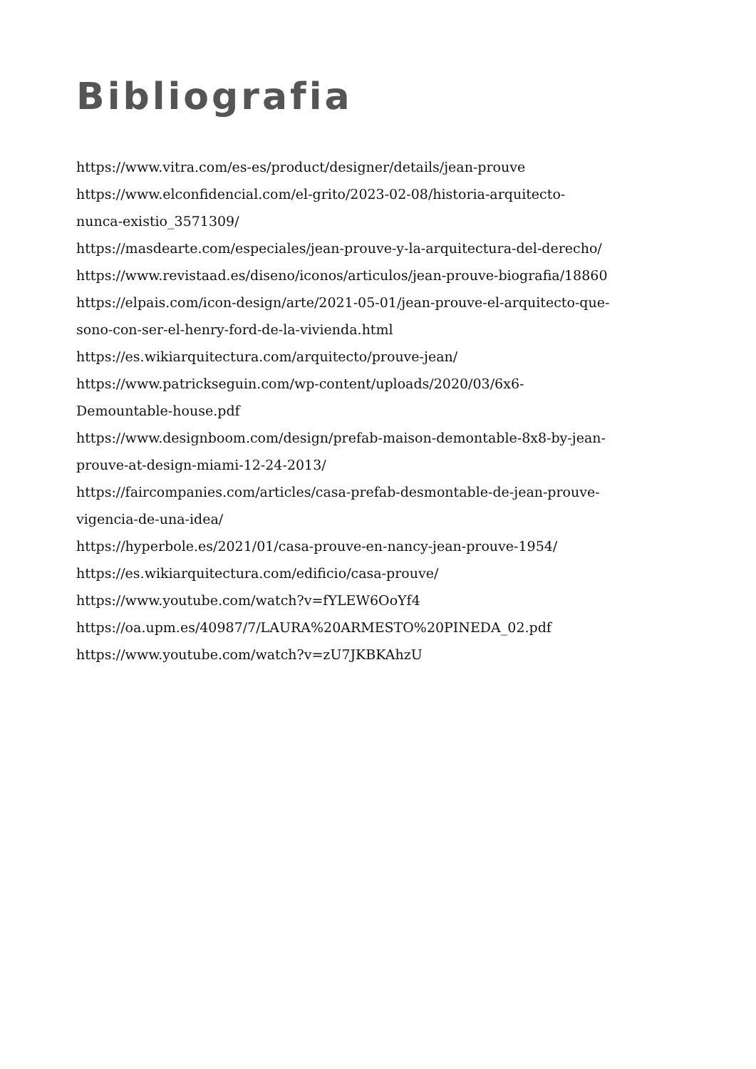Bibliografia
https://www.vitra.com/es-es/product/designer/details/jean-prouve
https://www.elconfidencial.com/el-grito/2023-02-08/historia-arquitecto-
nunca-existio_3571309/
https://masdearte.com/especiales/jean-prouve-y-la-arquitectura-del-derecho/
https://www.revistaad.es/diseno/iconos/articulos/jean-prouve-biografia/18860
https://elpais.com/icon-design/arte/2021-05-01/jean-prouve-el-arquitecto-que-
sono-con-ser-el-henry-ford-de-la-vivienda.html
https://es.wikiarquitectura.com/arquitecto/prouve-jean/
https://www.patrickseguin.com/wp-content/uploads/2020/03/6x6-
Demountable-house.pdf
https://www.designboom.com/design/prefab-maison-demontable-8x8-by-jean-
prouve-at-design-miami-12-24-2013/
https://faircompanies.com/articles/casa-prefab-desmontable-de-jean-prouve-
vigencia-de-una-idea/
https://hyperbole.es/2021/01/casa-prouve-en-nancy-jean-prouve-1954/
https://es.wikiarquitectura.com/edificio/casa-prouve/
https://www.youtube.com/watch?v=fYLEW6OoYf4
https://oa.upm.es/40987/7/LAURA%20ARMESTO%20PINEDA_02.pdf
https://www.youtube.com/watch?v=zU7JKBKAhzU